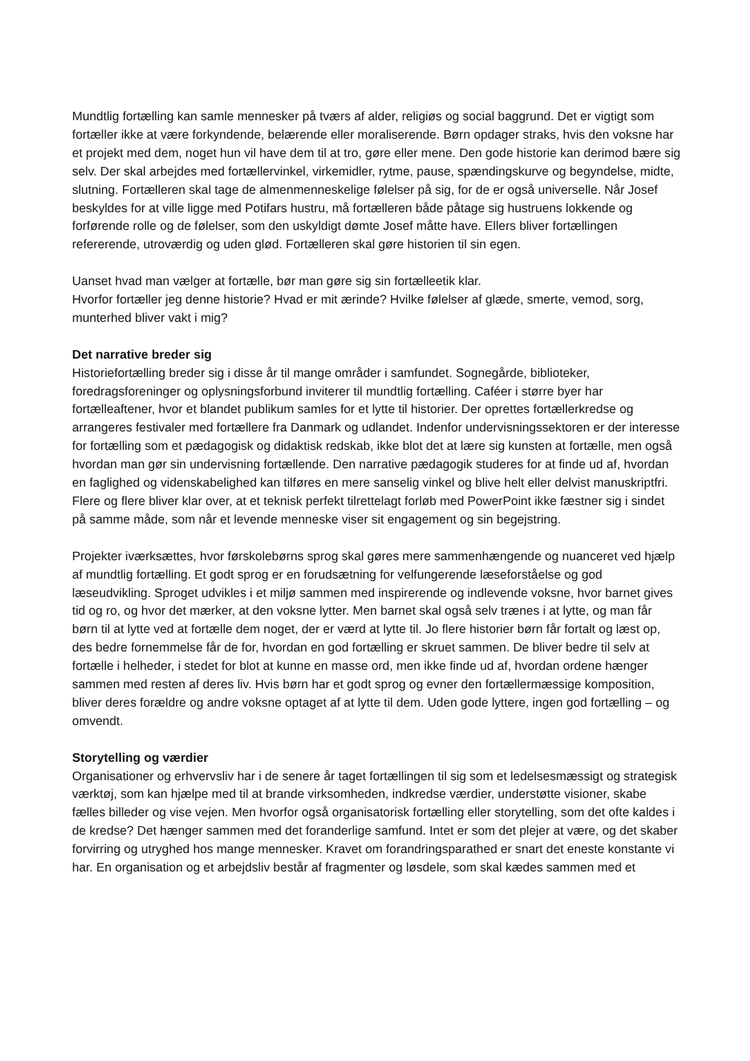Mundtlig fortælling kan samle mennesker på tværs af alder, religiøs og social baggrund. Det er vigtigt som fortæller ikke at være forkyndende, belærende eller moraliserende. Børn opdager straks, hvis den voksne har et projekt med dem, noget hun vil have dem til at tro, gøre eller mene. Den gode historie kan derimod bære sig selv. Der skal arbejdes med fortællervinkel, virkemidler, rytme, pause, spændingskurve og begyndelse, midte, slutning. Fortælleren skal tage de almenmenneskelige følelser på sig, for de er også universelle. Når Josef beskyldes for at ville ligge med Potifars hustru, må fortælleren både påtage sig hustruens lokkende og forførende rolle og de følelser, som den uskyldigt dømte Josef måtte have. Ellers bliver fortællingen refererende, utroværdig og uden glød. Fortælleren skal gøre historien til sin egen.
Uanset hvad man vælger at fortælle, bør man gøre sig sin fortælleetik klar.
Hvorfor fortæller jeg denne historie? Hvad er mit ærinde? Hvilke følelser af glæde, smerte, vemod, sorg, munterhed bliver vakt i mig?
Det narrative breder sig
Historiefortælling breder sig i disse år til mange områder i samfundet. Sognegårde, biblioteker, foredragsforeninger og oplysningsforbund inviterer til mundtlig fortælling. Caféer i større byer har fortælleaftener, hvor et blandet publikum samles for et lytte til historier. Der oprettes fortællerkredse og arrangeres festivaler med fortællere fra Danmark og udlandet. Indenfor undervisningssektoren er der interesse for fortælling som et pædagogisk og didaktisk redskab, ikke blot det at lære sig kunsten at fortælle, men også hvordan man gør sin undervisning fortællende. Den narrative pædagogik studeres for at finde ud af, hvordan en faglighed og videnskabelighed kan tilføres en mere sanselig vinkel og blive helt eller delvist manuskriptfri. Flere og flere bliver klar over, at et teknisk perfekt tilrettelagt forløb med PowerPoint ikke fæstner sig i sindet på samme måde, som når et levende menneske viser sit engagement og sin begejstring.
Projekter iværksættes, hvor førskolebørns sprog skal gøres mere sammenhængende og nuanceret ved hjælp af mundtlig fortælling. Et godt sprog er en forudsætning for velfungerende læseforståelse og god læseudvikling. Sproget udvikles i et miljø sammen med inspirerende og indlevende voksne, hvor barnet gives tid og ro, og hvor det mærker, at den voksne lytter. Men barnet skal også selv trænes i at lytte, og man får børn til at lytte ved at fortælle dem noget, der er værd at lytte til. Jo flere historier børn får fortalt og læst op, des bedre fornemmelse får de for, hvordan en god fortælling er skruet sammen. De bliver bedre til selv at fortælle i helheder, i stedet for blot at kunne en masse ord, men ikke finde ud af, hvordan ordene hænger sammen med resten af deres liv. Hvis børn har et godt sprog og evner den fortællermæssige komposition, bliver deres forældre og andre voksne optaget af at lytte til dem. Uden gode lyttere, ingen god fortælling – og omvendt.
Storytelling og værdier
Organisationer og erhvervsliv har i de senere år taget fortællingen til sig som et ledelsesmæssigt og strategisk værktøj, som kan hjælpe med til at brande virksomheden, indkredse værdier, understøtte visioner, skabe fælles billeder og vise vejen. Men hvorfor også organisatorisk fortælling eller storytelling, som det ofte kaldes i de kredse? Det hænger sammen med det foranderlige samfund. Intet er som det plejer at være, og det skaber forvirring og utryghed hos mange mennesker. Kravet om forandringsparathed er snart det eneste konstante vi har. En organisation og et arbejdsliv består af fragmenter og løsdele, som skal kædes sammen med et